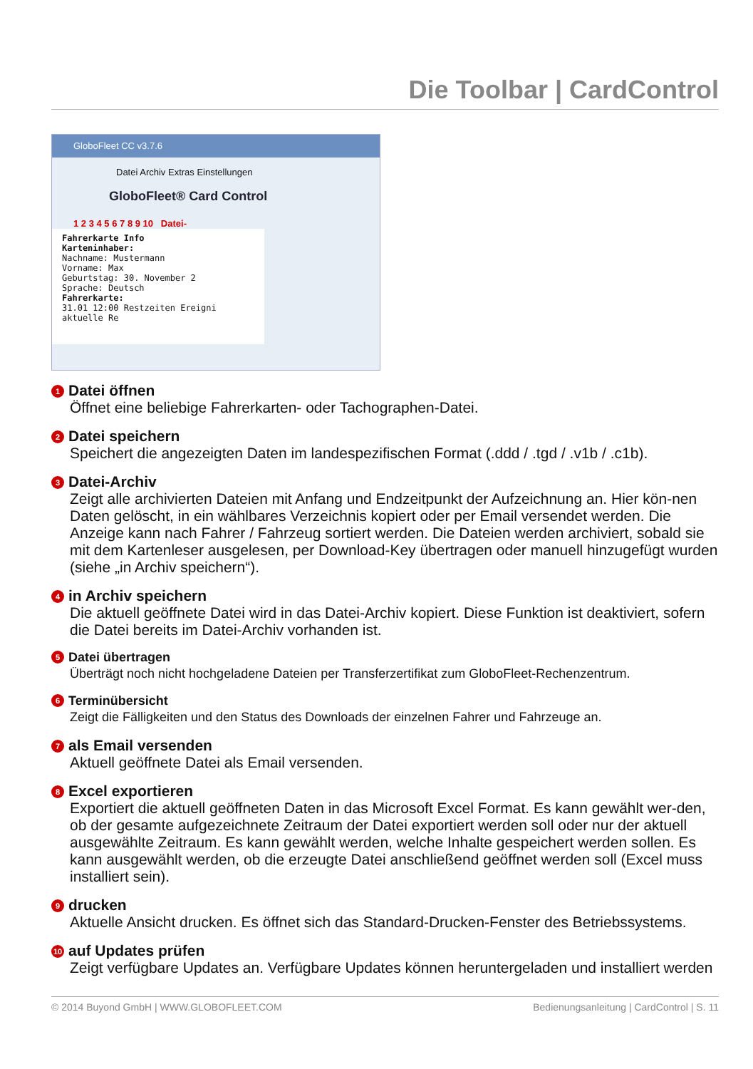Die Toolbar | CardControl
GloboFleet CC v3.7.6
Datei Archiv Extras Einstellungen
GloboFleet® Card Control
1 2 3 4 5 6 7 8 9 10 Datei-
Fahrerkarte Info
Karteninhaber:
Nachname: Mustermann
Vorname: Max
Geburtstag: 30. November 2
Sprache: Deutsch
Fahrerkarte:
31.01 12:00 Restzeiten Ereigni aktuelle Re
1 Datei öffnen
Öffnet eine beliebige Fahrerkarten- oder Tachographen-Datei.
2 Datei speichern
Speichert die angezeigten Daten im landespezifischen Format (.ddd / .tgd / .v1b / .c1b).
3 Datei-Archiv
Zeigt alle archivierten Dateien mit Anfang und Endzeitpunkt der Aufzeichnung an. Hier kön-nen Daten gelöscht, in ein wählbares Verzeichnis kopiert oder per Email versendet werden. Die Anzeige kann nach Fahrer / Fahrzeug sortiert werden. Die Dateien werden archiviert, sobald sie mit dem Kartenleser ausgelesen, per Download-Key übertragen oder manuell hinzugefügt wurden (siehe „in Archiv speichern“).
4 in Archiv speichern
Die aktuell geöffnete Datei wird in das Datei-Archiv kopiert. Diese Funktion ist deaktiviert, sofern die Datei bereits im Datei-Archiv vorhanden ist.
5 Datei übertragen
Überträgt noch nicht hochgeladene Dateien per Transferzertifikat zum GloboFleet-Rechenzentrum.
6 Terminübersicht
Zeigt die Fälligkeiten und den Status des Downloads der einzelnen Fahrer und Fahrzeuge an.
7 als Email versenden
Aktuell geöffnete Datei als Email versenden.
8 Excel exportieren
Exportiert die aktuell geöffneten Daten in das Microsoft Excel Format. Es kann gewählt wer-den, ob der gesamte aufgezeichnete Zeitraum der Datei exportiert werden soll oder nur der aktuell ausgewählte Zeitraum. Es kann gewählt werden, welche Inhalte gespeichert werden sollen. Es kann ausgewählt werden, ob die erzeugte Datei anschließend geöffnet werden soll (Excel muss installiert sein).
9 drucken
Aktuelle Ansicht drucken. Es öffnet sich das Standard-Drucken-Fenster des Betriebssystems.
10 auf Updates prüfen
Zeigt verfügbare Updates an. Verfügbare Updates können heruntergeladen und installiert werden
© 2014 Buyond GmbH | WWW.GLOBOFLEET.COM Bedienungsanleitung | CardControl | S. 11